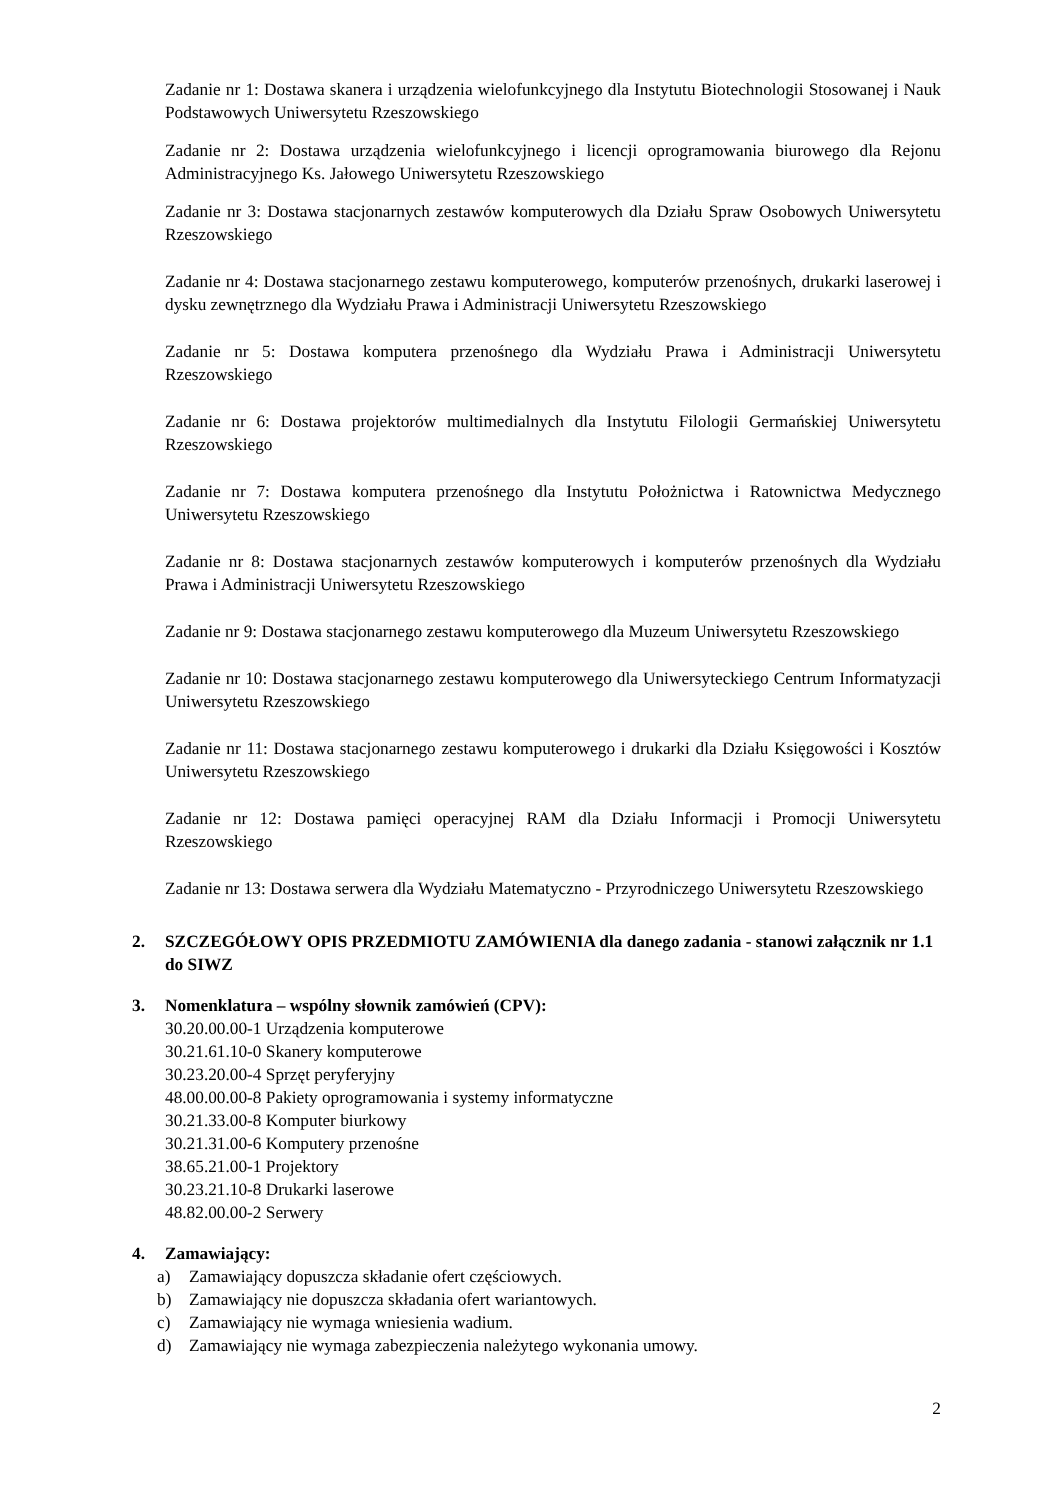Zadanie nr 1: Dostawa skanera i urządzenia wielofunkcyjnego dla Instytutu Biotechnologii Stosowanej i Nauk Podstawowych Uniwersytetu Rzeszowskiego
Zadanie nr 2: Dostawa urządzenia wielofunkcyjnego i licencji oprogramowania biurowego dla Rejonu Administracyjnego Ks. Jałowego Uniwersytetu Rzeszowskiego
Zadanie nr 3: Dostawa stacjonarnych zestawów komputerowych dla Działu Spraw Osobowych Uniwersytetu Rzeszowskiego
Zadanie nr 4: Dostawa stacjonarnego zestawu komputerowego, komputerów przenośnych, drukarki laserowej i dysku zewnętrznego dla Wydziału Prawa i Administracji Uniwersytetu Rzeszowskiego
Zadanie nr 5: Dostawa komputera przenośnego dla Wydziału Prawa i Administracji Uniwersytetu Rzeszowskiego
Zadanie nr 6: Dostawa projektorów multimedialnych dla Instytutu Filologii Germańskiej Uniwersytetu Rzeszowskiego
Zadanie nr 7: Dostawa komputera przenośnego dla Instytutu Położnictwa i Ratownictwa Medycznego Uniwersytetu Rzeszowskiego
Zadanie nr 8: Dostawa stacjonarnych zestawów komputerowych i komputerów przenośnych dla Wydziału Prawa i Administracji Uniwersytetu Rzeszowskiego
Zadanie nr 9: Dostawa stacjonarnego zestawu komputerowego dla Muzeum Uniwersytetu Rzeszowskiego
Zadanie nr 10: Dostawa stacjonarnego zestawu komputerowego dla Uniwersyteckiego Centrum Informatyzacji Uniwersytetu Rzeszowskiego
Zadanie nr 11: Dostawa stacjonarnego zestawu komputerowego i drukarki dla Działu Księgowości i Kosztów Uniwersytetu Rzeszowskiego
Zadanie nr 12: Dostawa pamięci operacyjnej RAM dla Działu Informacji i Promocji Uniwersytetu Rzeszowskiego
Zadanie nr 13: Dostawa serwera dla Wydziału Matematyczno - Przyrodniczego Uniwersytetu Rzeszowskiego
2. SZCZEGÓŁOWY OPIS PRZEDMIOTU ZAMÓWIENIA dla danego zadania - stanowi załącznik nr 1.1 do SIWZ
3. Nomenklatura – wspólny słownik zamówień (CPV):
30.20.00.00-1 Urządzenia komputerowe
30.21.61.10-0 Skanery komputerowe
30.23.20.00-4 Sprzęt peryferyjny
48.00.00.00-8 Pakiety oprogramowania i systemy informatyczne
30.21.33.00-8 Komputer biurkowy
30.21.31.00-6 Komputery przenośne
38.65.21.00-1 Projektory
30.23.21.10-8 Drukarki laserowe
48.82.00.00-2 Serwery
4. Zamawiający:
a) Zamawiający dopuszcza składanie ofert częściowych.
b) Zamawiający nie dopuszcza składania ofert wariantowych.
c) Zamawiający nie wymaga wniesienia wadium.
d) Zamawiający nie wymaga zabezpieczenia należytego wykonania umowy.
2